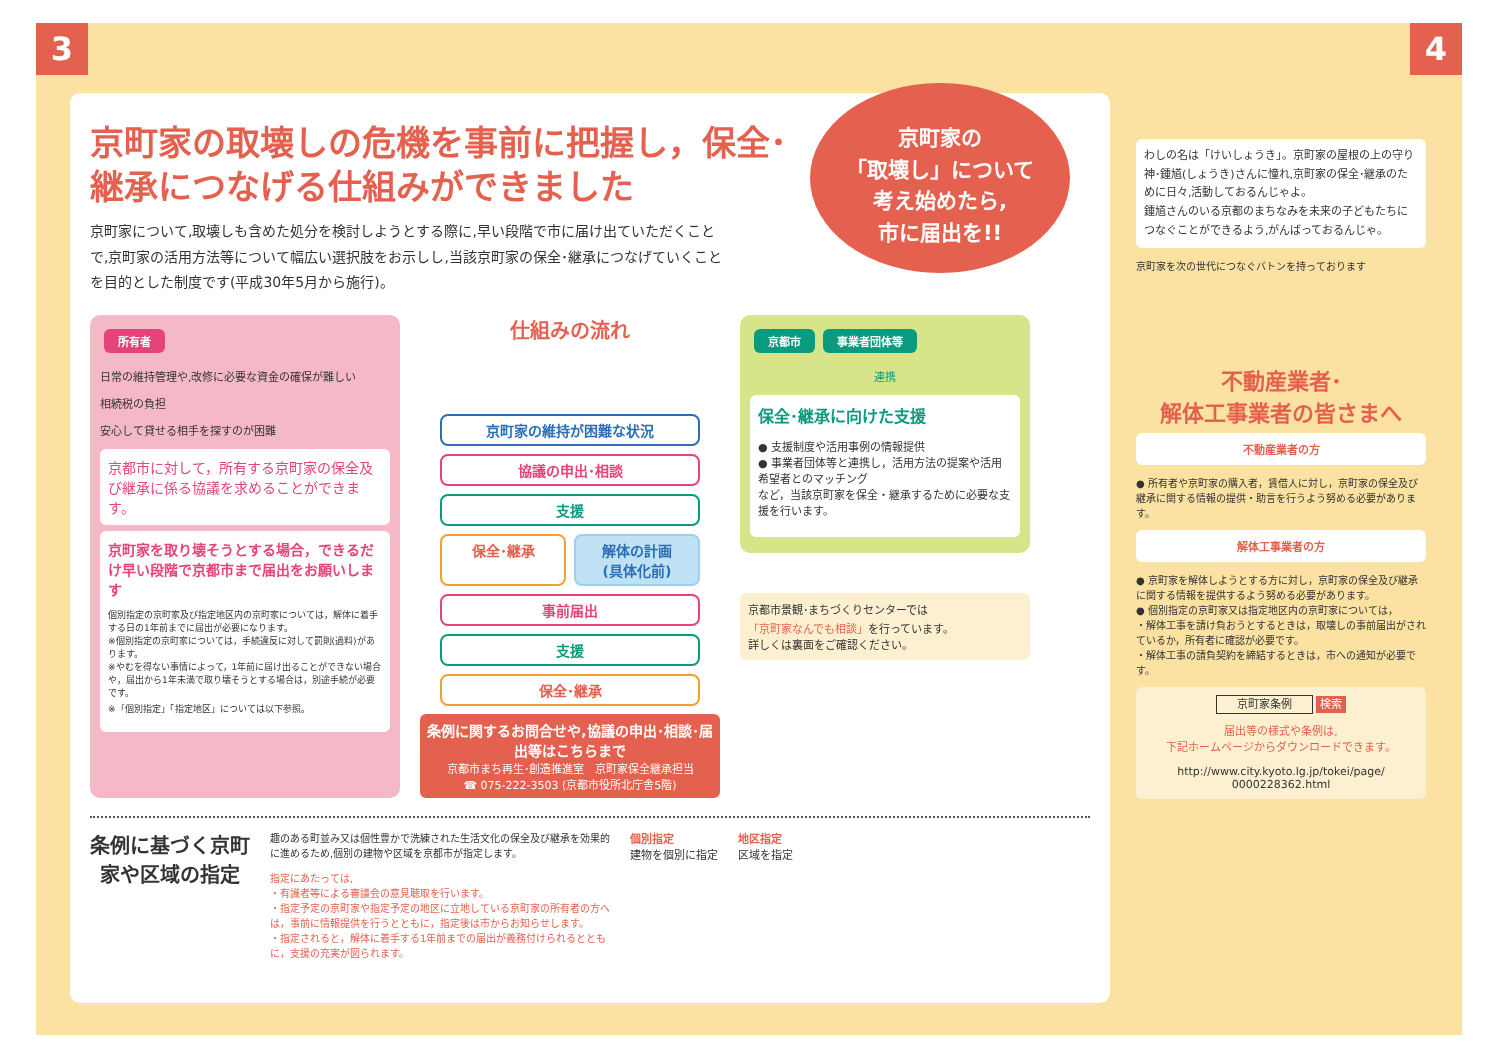3 4
京町家の取壊しの危機を事前に把握し，保全･継承につなげる仕組みができました
京町家について,取壊しも含めた処分を検討しようとする際に,早い段階で市に届け出ていただくことで,京町家の活用方法等について幅広い選択肢をお示しし,当該京町家の保全･継承につなげていくことを目的とした制度です(平成30年5月から施行)。
京町家の
「取壊し」について
考え始めたら,
市に届出を!!
所有者
日常の維持管理や,改修に必要な資金の確保が難しい
相続税の負担
安心して貸せる相手を探すのが困難
京都市に対して，所有する京町家の保全及び継承に係る協議を求めることができます。
京町家を取り壊そうとする場合，できるだけ早い段階で京都市まで届出をお願いします
個別指定の京町家及び指定地区内の京町家については，解体に着手する日の1年前までに届出が必要になります。
※個別指定の京町家については，手続違反に対して罰則(過料)があります。
※やむを得ない事情によって，1年前に届け出ることができない場合や，届出から1年未満で取り壊そうとする場合は，別途手続が必要です。
※「個別指定」「指定地区」については以下参照。
仕組みの流れ
京町家の維持が困難な状況
協議の申出･相談
支援
保全･継承 解体の計画
(具体化前)
事前届出
支援
保全･継承
条例に関するお問合せや,協議の申出･相談･届出等はこちらまで
京都市まち再生･創造推進室　京町家保全継承担当
☎ 075-222-3503 (京都市役所北庁舎5階)
京都市 事業者団体等
連携
保全･継承に向けた支援
● 支援制度や活用事例の情報提供
● 事業者団体等と連携し，活用方法の提案や活用希望者とのマッチング
など，当該京町家を保全・継承するために必要な支援を行います。
京都市景観･まちづくりセンターでは
「京町家なんでも相談」を行っています。
詳しくは裏面をご確認ください。
条例に基づく京町家や区域の指定
趣のある町並み又は個性豊かで洗練された生活文化の保全及び継承を効果的に進めるため,個別の建物や区域を京都市が指定します。
指定にあたっては,
・有識者等による審議会の意見聴取を行います。
・指定予定の京町家や指定予定の地区に立地している京町家の所有者の方へは，事前に情報提供を行うとともに，指定後は市からお知らせします。
・指定されると，解体に着手する1年前までの届出が義務付けられるとともに，支援の充実が図られます。
個別指定
建物を個別に指定
地区指定
区域を指定
わしの名は「けいしょうき」。京町家の屋根の上の守り神･鍾馗(しょうき)さんに憧れ,京町家の保全･継承のために日々,活動しておるんじゃよ。
鍾馗さんのいる京都のまちなみを未来の子どもたちにつなぐことができるよう,がんばっておるんじゃ。
京町家を次の世代につなぐバトンを持っております
不動産業者･
解体工事業者の皆さまへ
不動産業者の方
● 所有者や京町家の購入者，賃借人に対し，京町家の保全及び継承に関する情報の提供・助言を行うよう努める必要があります。
解体工事業者の方
● 京町家を解体しようとする方に対し，京町家の保全及び継承に関する情報を提供するよう努める必要があります。
● 個別指定の京町家又は指定地区内の京町家については，
・解体工事を請け負おうとするときは，取壊しの事前届出がされているか，所有者に確認が必要です。
・解体工事の請負契約を締結するときは，市への通知が必要です。
京町家条例 検索
届出等の様式や条例は,
下記ホームページからダウンロードできます。
http://www.city.kyoto.lg.jp/tokei/page/
0000228362.html